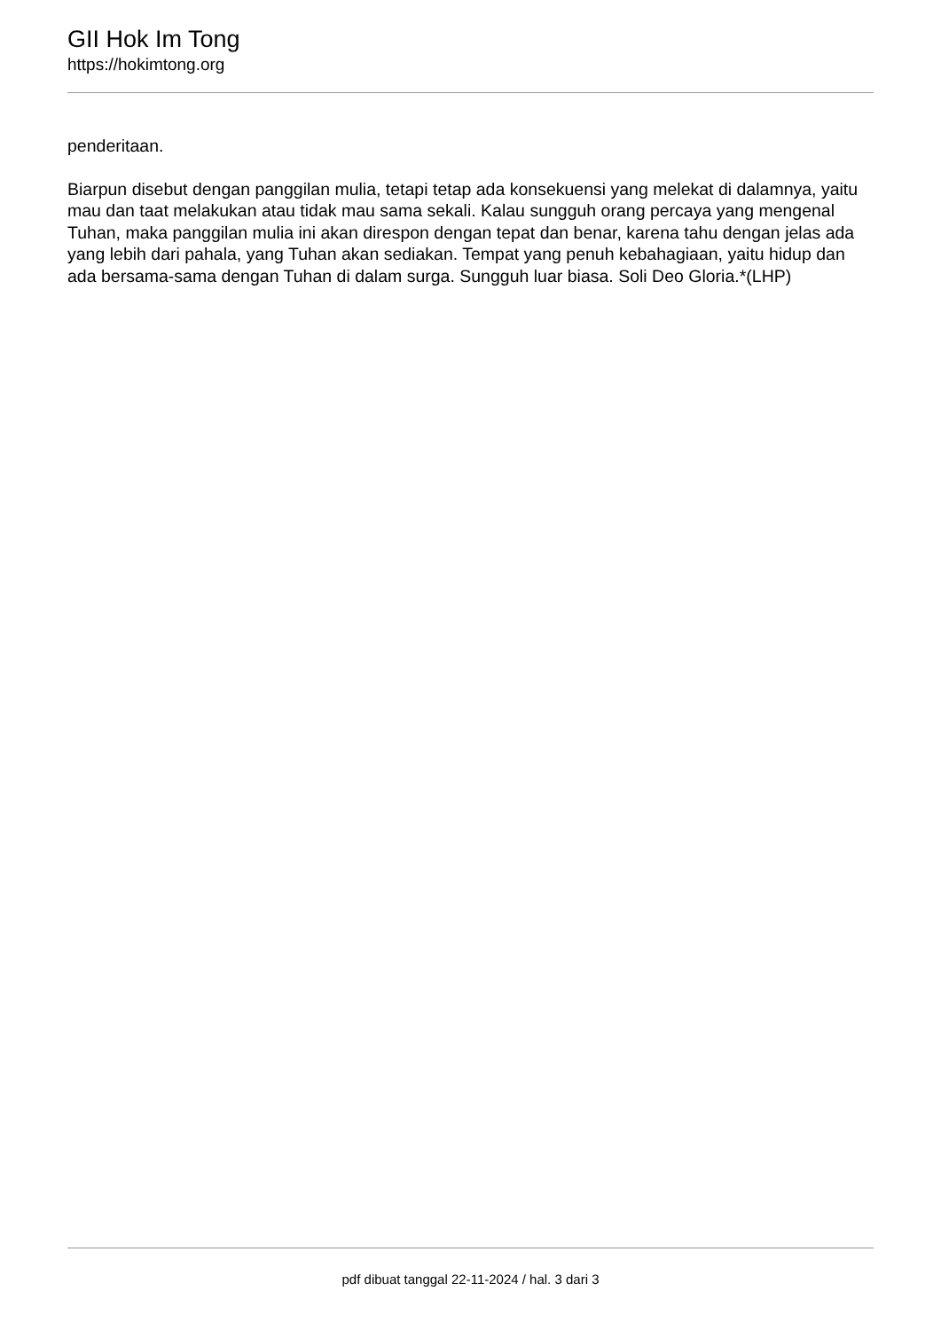GII Hok Im Tong
https://hokimtong.org
penderitaan.
Biarpun disebut dengan panggilan mulia, tetapi tetap ada konsekuensi yang melekat di dalamnya, yaitu mau dan taat melakukan atau tidak mau sama sekali. Kalau sungguh orang percaya yang mengenal Tuhan, maka panggilan mulia ini akan direspon dengan tepat dan benar, karena tahu dengan jelas ada yang lebih dari pahala, yang Tuhan akan sediakan. Tempat yang penuh kebahagiaan, yaitu hidup dan ada bersama-sama dengan Tuhan di dalam surga. Sungguh luar biasa. Soli Deo Gloria.*(LHP)
pdf dibuat tanggal 22-11-2024 / hal. 3 dari 3